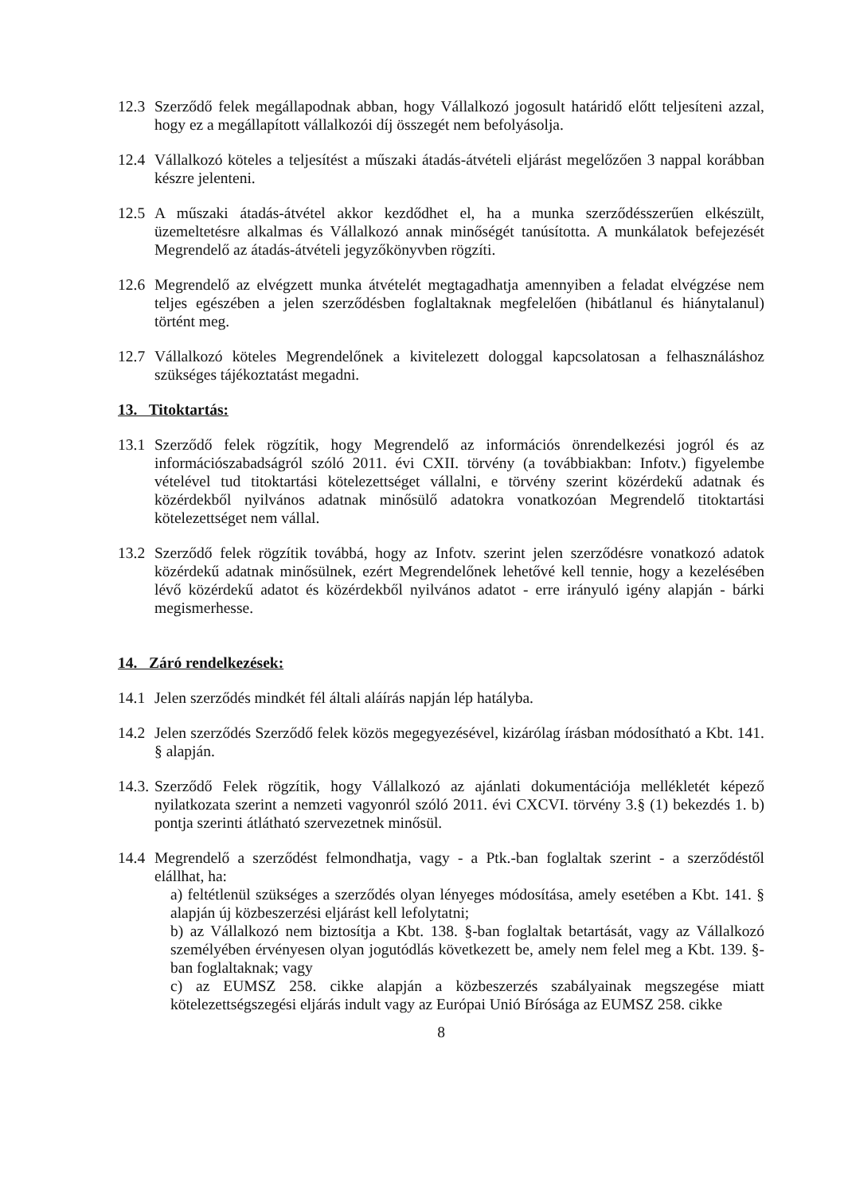12.3
Szerződő felek megállapodnak abban, hogy Vállalkozó jogosult határidő előtt teljesíteni azzal, hogy ez a megállapított vállalkozói díj összegét nem befolyásolja.
12.4
Vállalkozó köteles a teljesítést a műszaki átadás-átvételi eljárást megelőzően 3 nappal korábban készre jelenteni.
12.5
A műszaki átadás-átvétel akkor kezdődhet el, ha a munka szerződésszerűen elkészült, üzemeltetésre alkalmas és Vállalkozó annak minőségét tanúsította. A munkálatok befejezését Megrendelő az átadás-átvételi jegyzőkönyvben rögzíti.
12.6
Megrendelő az elvégzett munka átvételét megtagadhatja amennyiben a feladat elvégzése nem teljes egészében a jelen szerződésben foglaltaknak megfelelően (hibátlanul és hiánytalanul) történt meg.
12.7
Vállalkozó köteles Megrendelőnek a kivitelezett dologgal kapcsolatosan a felhasználáshoz szükséges tájékoztatást megadni.
13. Titoktartás:
13.1
Szerződő felek rögzítik, hogy Megrendelő az információs önrendelkezési jogról és az információszabadságról szóló 2011. évi CXII. törvény (a továbbiakban: Infotv.) figyelembe vételével tud titoktartási kötelezettséget vállalni, e törvény szerint közérdekű adatnak és közérdekből nyilvános adatnak minősülő adatokra vonatkozóan Megrendelő titoktartási kötelezettséget nem vállal.
13.2
Szerződő felek rögzítik továbbá, hogy az Infotv. szerint jelen szerződésre vonatkozó adatok közérdekű adatnak minősülnek, ezért Megrendelőnek lehetővé kell tennie, hogy a kezelésében lévő közérdekű adatot és közérdekből nyilvános adatot - erre irányuló igény alapján - bárki megismerhesse.
14. Záró rendelkezések:
14.1
Jelen szerződés mindkét fél általi aláírás napján lép hatályba.
14.2
Jelen szerződés Szerződő felek közös megegyezésével, kizárólag írásban módosítható a Kbt. 141. § alapján.
14.3.
Szerződő Felek rögzítik, hogy Vállalkozó az ajánlati dokumentációja mellékletét képező nyilatkozata szerint a nemzeti vagyonról szóló 2011. évi CXCVI. törvény 3.§ (1) bekezdés 1. b) pontja szerinti átlátható szervezetnek minősül.
14.4
Megrendelő a szerződést felmondhatja, vagy - a Ptk.-ban foglaltak szerint - a szerződéstől elállhat, ha:
a) feltétlenül szükséges a szerződés olyan lényeges módosítása, amely esetében a Kbt. 141. § alapján új közbeszerzési eljárást kell lefolytatni;
b) az Vállalkozó nem biztosítja a Kbt. 138. §-ban foglaltak betartását, vagy az Vállalkozó személyében érvényesen olyan jogutódlás következett be, amely nem felel meg a Kbt. 139. §-ban foglaltaknak; vagy
c) az EUMSZ 258. cikke alapján a közbeszerzés szabályainak megszegése miatt kötelezettségszegési eljárás indult vagy az Európai Unió Bírósága az EUMSZ 258. cikke
8